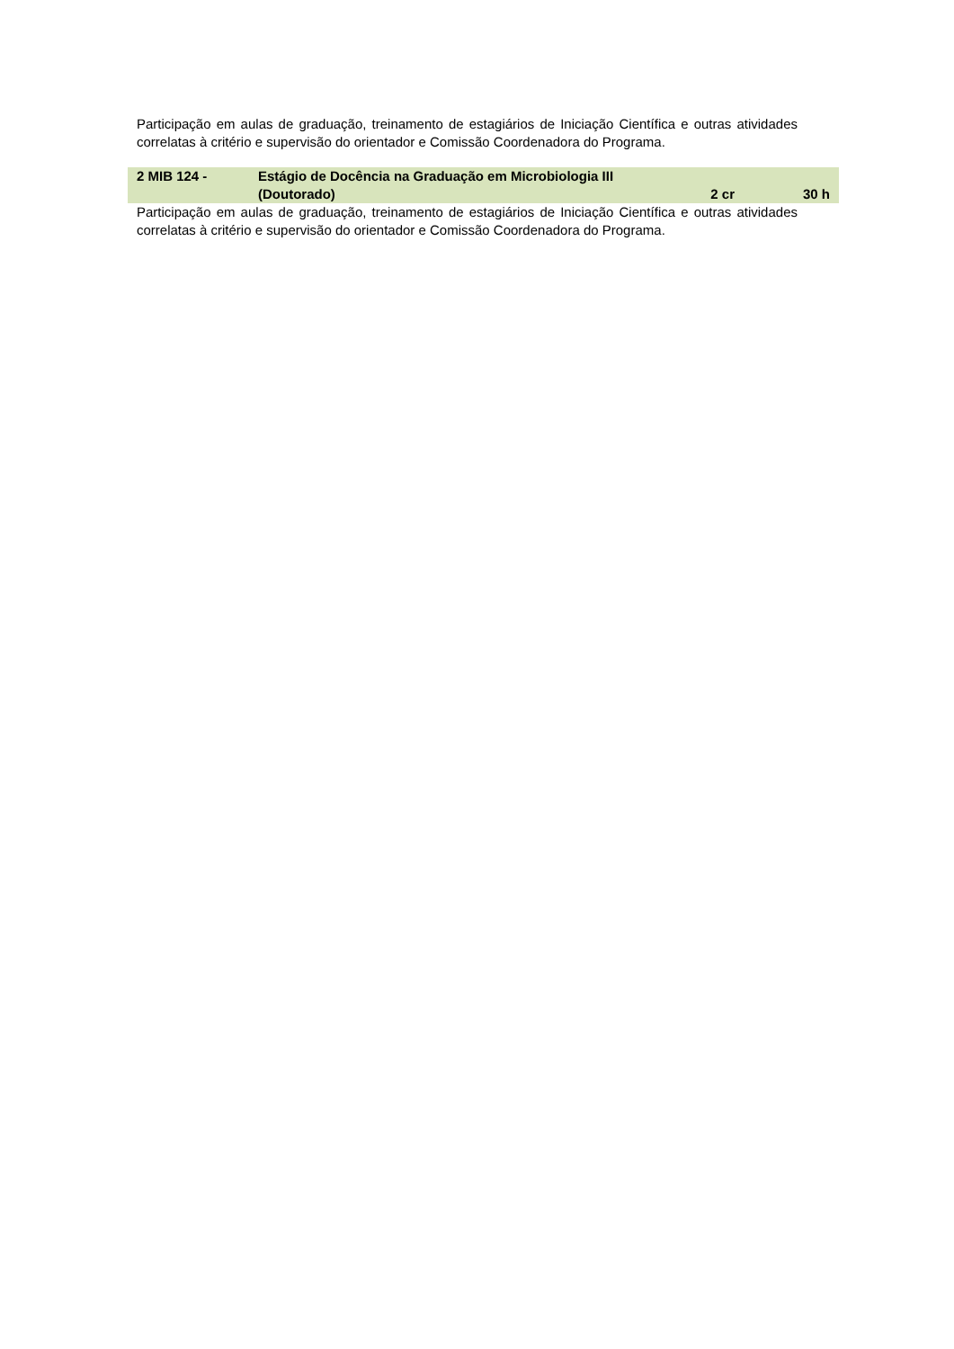Participação em aulas de graduação, treinamento de estagiários de Iniciação Científica e outras atividades correlatas à critério e supervisão do orientador e Comissão Coordenadora do Programa.
| 2 MIB 124 - | Estágio de Docência na Graduação em Microbiologia III (Doutorado) | 2 cr | 30 h |
Participação em aulas de graduação, treinamento de estagiários de Iniciação Científica e outras atividades correlatas à critério e supervisão do orientador e Comissão Coordenadora do Programa.